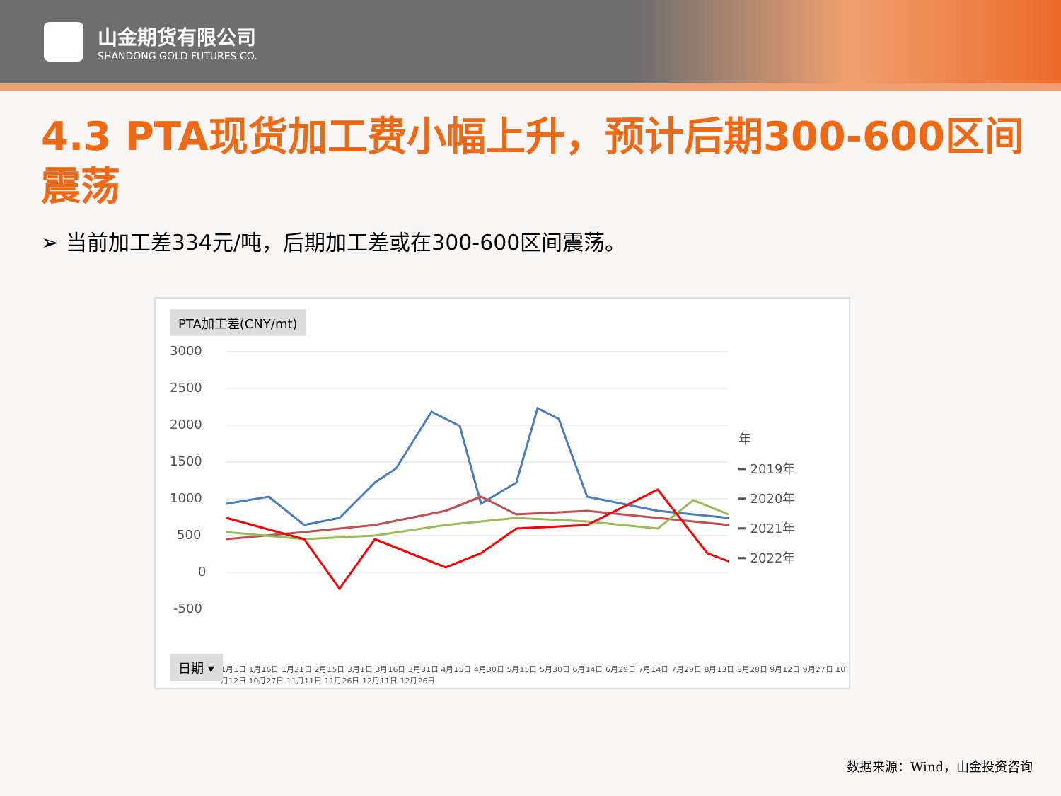山金期货有限公司
SHANDONG GOLD FUTURES CO.
4.3 PTA现货加工费小幅上升，预计后期300-600区间震荡
➢ 当前加工差334元/吨，后期加工差或在300-600区间震荡。
PTA加工差(CNY/mt)
3000
2500
2000
1500
1000
500
0
-500
年
━ 2019年
━ 2020年
━ 2021年
━ 2022年
1月1日 1月16日 1月31日 2月15日 3月1日 3月16日 3月31日 4月15日 4月30日 5月15日 5月30日 6月14日 6月29日 7月14日 7月29日 8月13日 8月28日 9月12日 9月27日 10月12日 10月27日 11月11日 11月26日 12月11日 12月26日
日期 ▾
数据来源：Wind，山金投资咨询